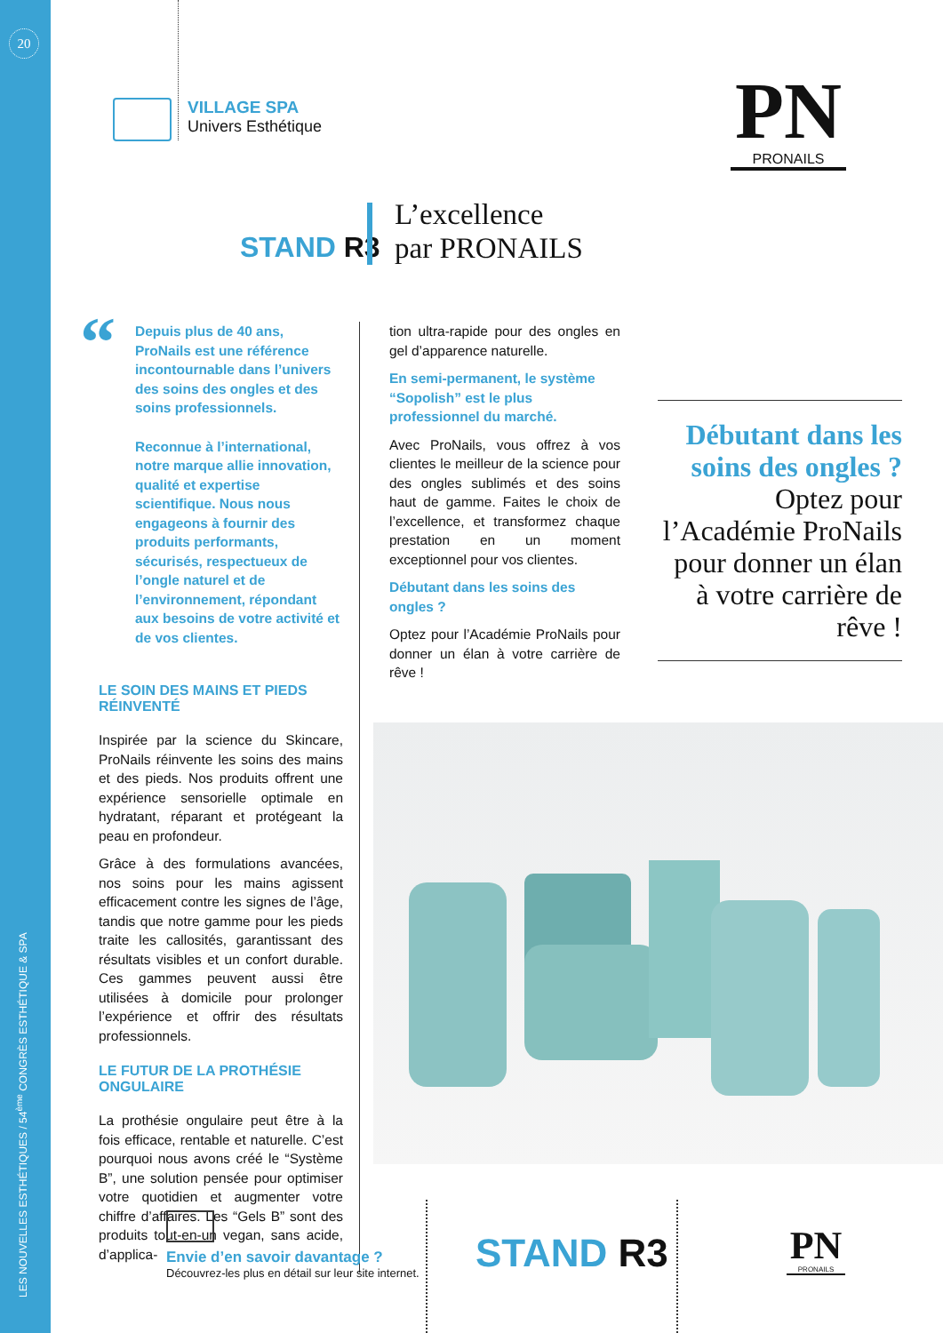20
LES NOUVELLES ESTHÉTIQUES / 54<sup>ème</sup> CONGRÈS ESTHÉTIQUE & SPA
VILLAGE SPA
Univers Esthétique
PN
PRONAILS
STAND R3
L’excellence
par PRONAILS
“
Depuis plus de 40 ans, ProNails est une référence incontournable dans l’univers des soins des ongles et des soins professionnels.
Reconnue à l’international, notre marque allie innovation, qualité et expertise scientifique. Nous nous engageons à fournir des produits performants, sécurisés, respectueux de l’ongle naturel et de l’environnement, répondant aux besoins de votre activité et de vos clientes.
LE SOIN DES MAINS ET PIEDS RÉINVENTÉ
Inspirée par la science du Skincare, ProNails réinvente les soins des mains et des pieds. Nos produits offrent une expérience sensorielle optimale en hydratant, réparant et protégeant la peau en profondeur.
Grâce à des formulations avancées, nos soins pour les mains agissent efficacement contre les signes de l’âge, tandis que notre gamme pour les pieds traite les callosités, garantissant des résultats visibles et un confort durable. Ces gammes peuvent aussi être utilisées à domicile pour prolonger l’expérience et offrir des résultats professionnels.
LE FUTUR DE LA PROTHÉSIE ONGULAIRE
La prothésie ongulaire peut être à la fois efficace, rentable et naturelle. C’est pourquoi nous avons créé le “Système B”, une solution pensée pour optimiser votre quotidien et augmenter votre chiffre d’affaires. Les “Gels B” sont des produits tout-en-un vegan, sans acide, d’applica-
tion ultra-rapide pour des ongles en gel d’apparence naturelle.
En semi-permanent, le système “Sopolish” est le plus professionnel du marché.
Avec ProNails, vous offrez à vos clientes le meilleur de la science pour des ongles sublimés et des soins haut de gamme. Faites le choix de l’excellence, et transformez chaque prestation en un moment exceptionnel pour vos clientes.
Débutant dans les soins des ongles ?
Optez pour l’Académie ProNails pour donner un élan à votre carrière de rêve !
Débutant dans les soins des ongles ?
Optez pour l’Académie ProNails pour donner un élan à votre carrière de rêve !
Envie d’en savoir davantage ?
Découvrez-les plus en détail sur leur site internet.
STAND R3
PN
PRONAILS